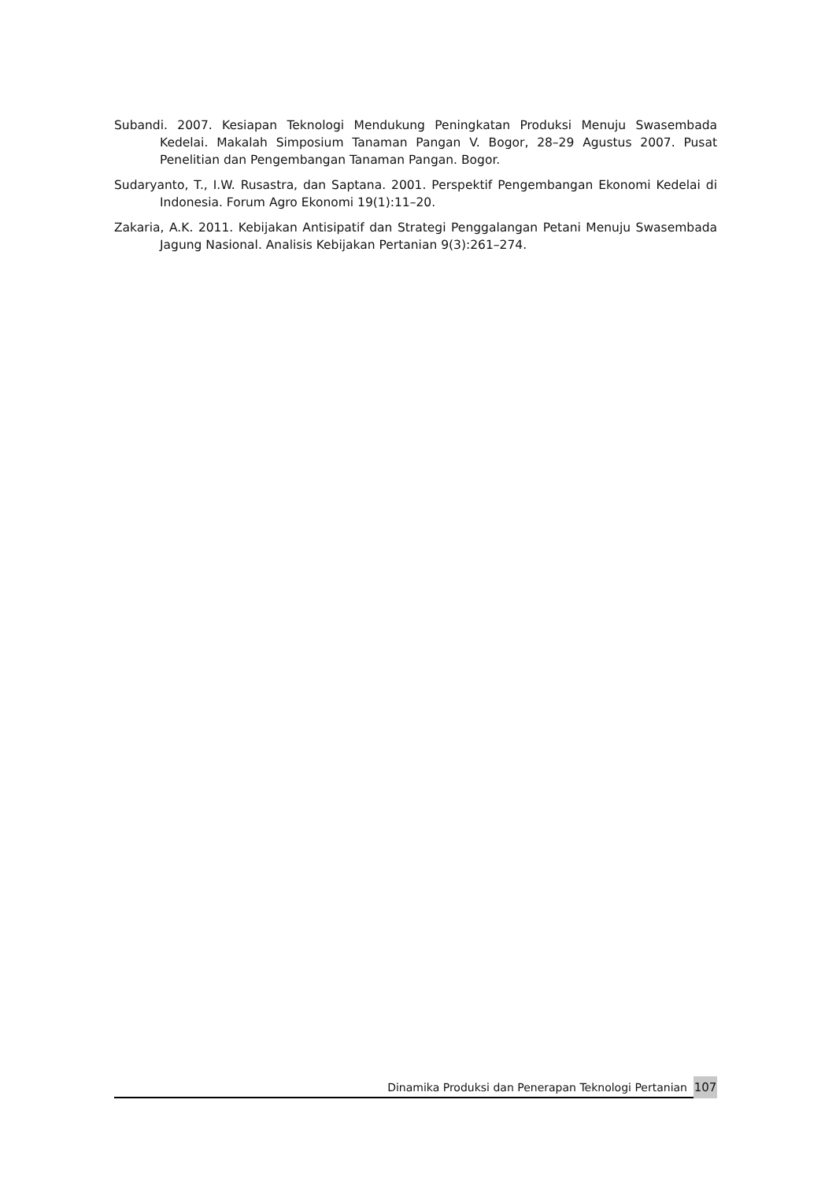Subandi. 2007. Kesiapan Teknologi Mendukung Peningkatan Produksi Menuju Swasembada Kedelai. Makalah Simposium Tanaman Pangan V. Bogor, 28–29 Agustus 2007. Pusat Penelitian dan Pengembangan Tanaman Pangan. Bogor.
Sudaryanto, T., I.W. Rusastra, dan Saptana. 2001. Perspektif Pengembangan Ekonomi Kedelai di Indonesia. Forum Agro Ekonomi 19(1):11–20.
Zakaria, A.K. 2011. Kebijakan Antisipatif dan Strategi Penggalangan Petani Menuju Swasembada Jagung Nasional. Analisis Kebijakan Pertanian 9(3):261–274.
Dinamika Produksi dan Penerapan Teknologi Pertanian
107